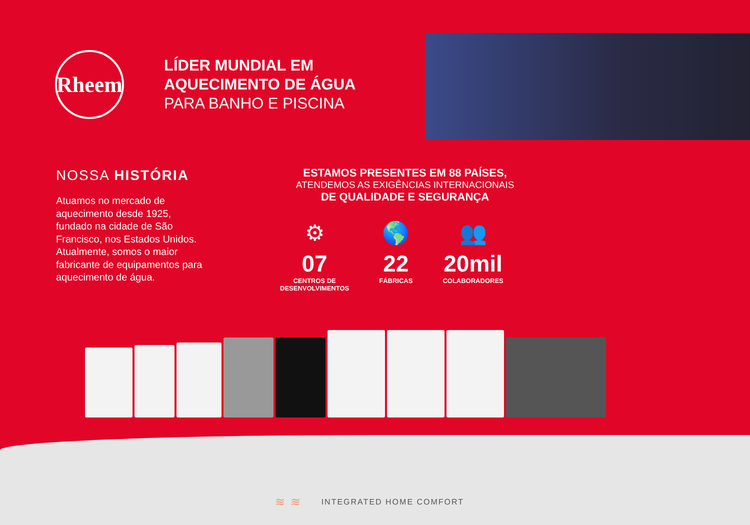Rheem
LÍDER MUNDIAL EM
AQUECIMENTO DE ÁGUA
PARA BANHO E PISCINA
NOSSA HISTÓRIA
Atuamos no mercado de aquecimento desde 1925, fundado na cidade de São Francisco, nos Estados Unidos. Atualmente, somos o maior fabricante de equipamentos para aquecimento de água.
ESTAMOS PRESENTES EM 88 PAÍSES,
ATENDEMOS AS EXIGÊNCIAS INTERNACIONAIS
DE QUALIDADE E SEGURANÇA
⚙
07
CENTROS DE
DESENVOLVIMENTOS
🌎
22
FÁBRICAS
👥
20mil
COLABORADORES
≋ ≋ INTEGRATED HOME COMFORT